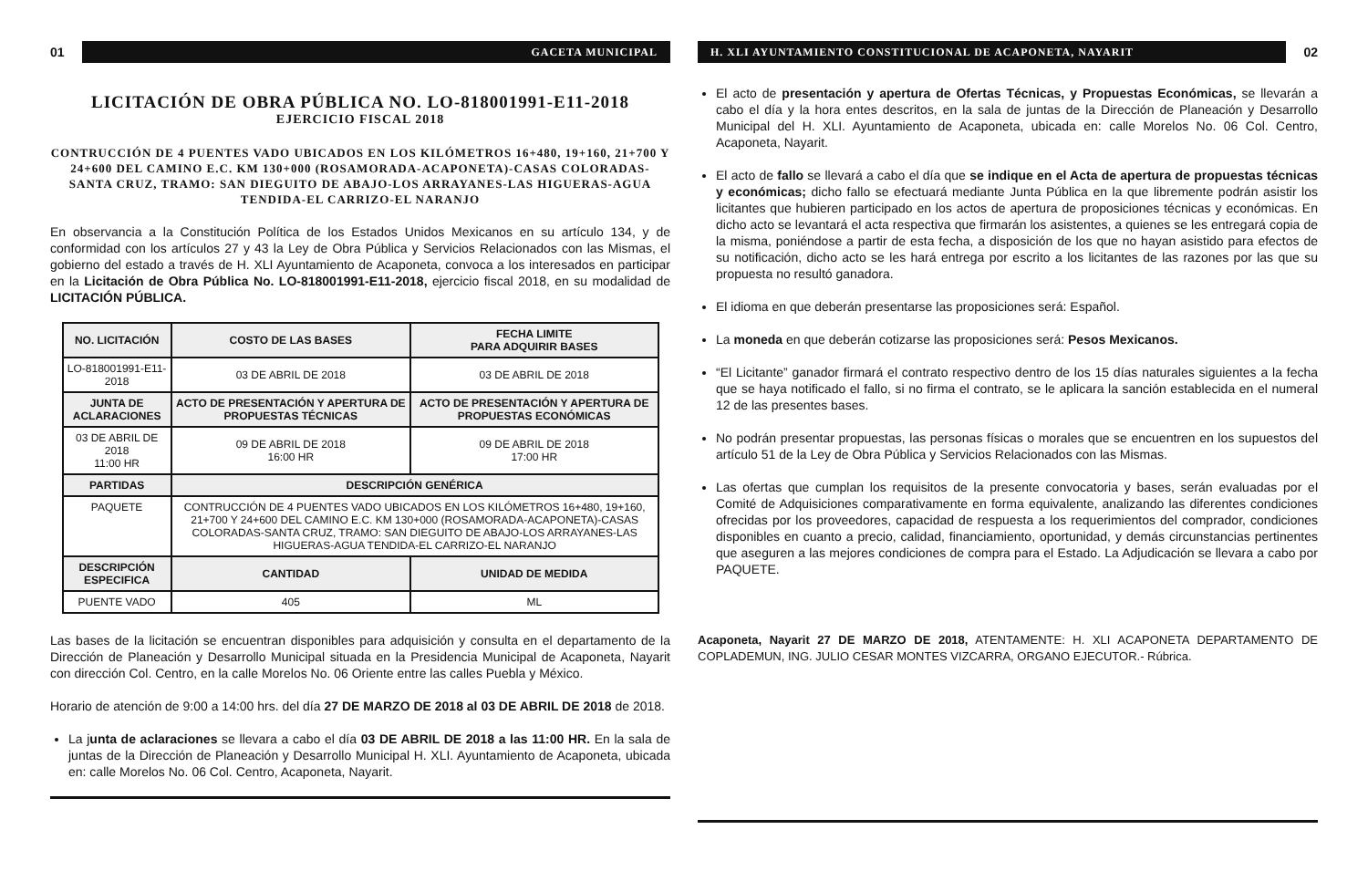01
GACETA MUNICIPAL
LICITACIÓN DE OBRA PÚBLICA NO. LO-818001991-E11-2018
EJERCICIO FISCAL 2018
CONTRUCCIÓN DE 4 PUENTES VADO UBICADOS EN LOS KILÓMETROS 16+480, 19+160, 21+700 Y 24+600 DEL CAMINO E.C. KM 130+000 (ROSAMORADA-ACAPONETA)-CASAS COLORADAS-SANTA CRUZ, TRAMO: SAN DIEGUITO DE ABAJO-LOS ARRAYANES-LAS HIGUERAS-AGUA TENDIDA-EL CARRIZO-EL NARANJO
En observancia a la Constitución Política de los Estados Unidos Mexicanos en su artículo 134, y de conformidad con los artículos 27 y 43 la Ley de Obra Pública y Servicios Relacionados con las Mismas, el gobierno del estado a través de H. XLI Ayuntamiento de Acaponeta, convoca a los interesados en participar en la Licitación de Obra Pública No. LO-818001991-E11-2018, ejercicio fiscal 2018, en su modalidad de LICITACIÓN PÚBLICA.
| NO. LICITACIÓN | COSTO DE LAS BASES | FECHA LIMITE PARA ADQUIRIR BASES |
| --- | --- | --- |
| LO-818001991-E11-2018 | 03 DE ABRIL DE 2018 | 03 DE ABRIL DE 2018 |
| JUNTA DE ACLARACIONES | ACTO DE PRESENTACIÓN Y APERTURA DE PROPUESTAS TÉCNICAS | ACTO DE PRESENTACIÓN Y APERTURA DE PROPUESTAS ECONÓMICAS |
| 03 DE ABRIL DE 2018 11:00 HR | 09 DE ABRIL DE 2018 16:00 HR | 09 DE ABRIL DE 2018 17:00 HR |
| PARTIDAS | DESCRIPCIÓN GENÉRICA | |
| PAQUETE | CONTRUCCIÓN DE 4 PUENTES VADO UBICADOS EN LOS KILÓMETROS 16+480, 19+160, 21+700 Y 24+600 DEL CAMINO E.C. KM 130+000 (ROSAMORADA-ACAPONETA)-CASAS COLORADAS-SANTA CRUZ, TRAMO: SAN DIEGUITO DE ABAJO-LOS ARRAYANES-LAS HIGUERAS-AGUA TENDIDA-EL CARRIZO-EL NARANJO | |
| DESCRIPCIÓN ESPECIFICA | CANTIDAD | UNIDAD DE MEDIDA |
| PUENTE VADO | 405 | ML |
Las bases de la licitación se encuentran disponibles para adquisición y consulta en el departamento de la Dirección de Planeación y Desarrollo Municipal situada en la Presidencia Municipal de Acaponeta, Nayarit con dirección Col. Centro, en la calle Morelos No. 06 Oriente entre las calles Puebla y México.
Horario de atención de 9:00 a 14:00 hrs. del día 27 DE MARZO DE 2018 al 03 DE ABRIL DE 2018 de 2018.
La junta de aclaraciones se llevara a cabo el día 03 DE ABRIL DE 2018 a las 11:00 HR. En la sala de juntas de la Dirección de Planeación y Desarrollo Municipal H. XLI. Ayuntamiento de Acaponeta, ubicada en: calle Morelos No. 06 Col. Centro, Acaponeta, Nayarit.
H. XLI AYUNTAMIENTO CONSTITUCIONAL DE ACAPONETA, NAYARIT
02
El acto de presentación y apertura de Ofertas Técnicas, y Propuestas Económicas, se llevarán a cabo el día y la hora entes descritos, en la sala de juntas de la Dirección de Planeación y Desarrollo Municipal del H. XLI. Ayuntamiento de Acaponeta, ubicada en: calle Morelos No. 06 Col. Centro, Acaponeta, Nayarit.
El acto de fallo se llevará a cabo el día que se indique en el Acta de apertura de propuestas técnicas y económicas; dicho fallo se efectuará mediante Junta Pública en la que libremente podrán asistir los licitantes que hubieren participado en los actos de apertura de proposiciones técnicas y económicas. En dicho acto se levantará el acta respectiva que firmarán los asistentes, a quienes se les entregará copia de la misma, poniéndose a partir de esta fecha, a disposición de los que no hayan asistido para efectos de su notificación, dicho acto se les hará entrega por escrito a los licitantes de las razones por las que su propuesta no resultó ganadora.
El idioma en que deberán presentarse las proposiciones será: Español.
La moneda en que deberán cotizarse las proposiciones será: Pesos Mexicanos.
“El Licitante” ganador firmará el contrato respectivo dentro de los 15 días naturales siguientes a la fecha que se haya notificado el fallo, si no firma el contrato, se le aplicara la sanción establecida en el numeral 12 de las presentes bases.
No podrán presentar propuestas, las personas físicas o morales que se encuentren en los supuestos del artículo 51 de la Ley de Obra Pública y Servicios Relacionados con las Mismas.
Las ofertas que cumplan los requisitos de la presente convocatoria y bases, serán evaluadas por el Comité de Adquisiciones comparativamente en forma equivalente, analizando las diferentes condiciones ofrecidas por los proveedores, capacidad de respuesta a los requerimientos del comprador, condiciones disponibles en cuanto a precio, calidad, financiamiento, oportunidad, y demás circunstancias pertinentes que aseguren a las mejores condiciones de compra para el Estado. La Adjudicación se llevara a cabo por PAQUETE.
Acaponeta, Nayarit 27 DE MARZO DE 2018, ATENTAMENTE: H. XLI ACAPONETA DEPARTAMENTO DE COPLADEMUN, ING. JULIO CESAR MONTES VIZCARRA, ORGANO EJECUTOR.- Rúbrica.